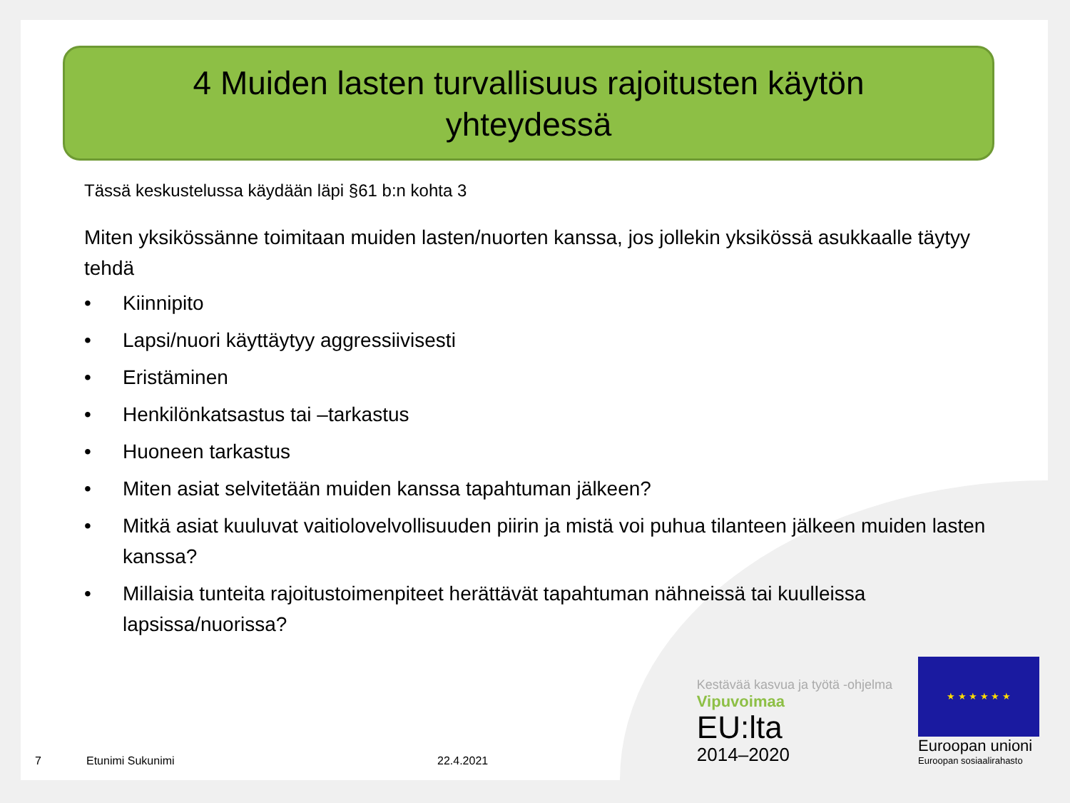4 Muiden lasten turvallisuus rajoitusten käytön
yhteydessä
Tässä keskustelussa käydään läpi §61 b:n kohta 3
Miten yksikössänne toimitaan muiden lasten/nuorten kanssa, jos jollekin yksikössä asukkaalle täytyy tehdä
• Kiinnipito
• Lapsi/nuori käyttäytyy aggressiivisesti
• Eristäminen
• Henkilönkatsastus tai –tarkastus
• Huoneen tarkastus
• Miten asiat selvitetään muiden kanssa tapahtuman jälkeen?
• Mitkä asiat kuuluvat vaitiolovelvollisuuden piirin ja mistä voi puhua tilanteen jälkeen muiden lasten kanssa?
• Millaisia tunteita rajoitustoimenpiteet herättävät tapahtuman nähneissä tai kuulleissa lapsissa/nuorissa?
7 Etunimi Sukunimi 22.4.2021
Kestävää kasvua ja työtä -ohjelma
Vipuvoimaa
EU:lta
2014–2020
★ ★ ★ ★ ★ ★
Euroopan unioni
Euroopan sosiaalirahasto